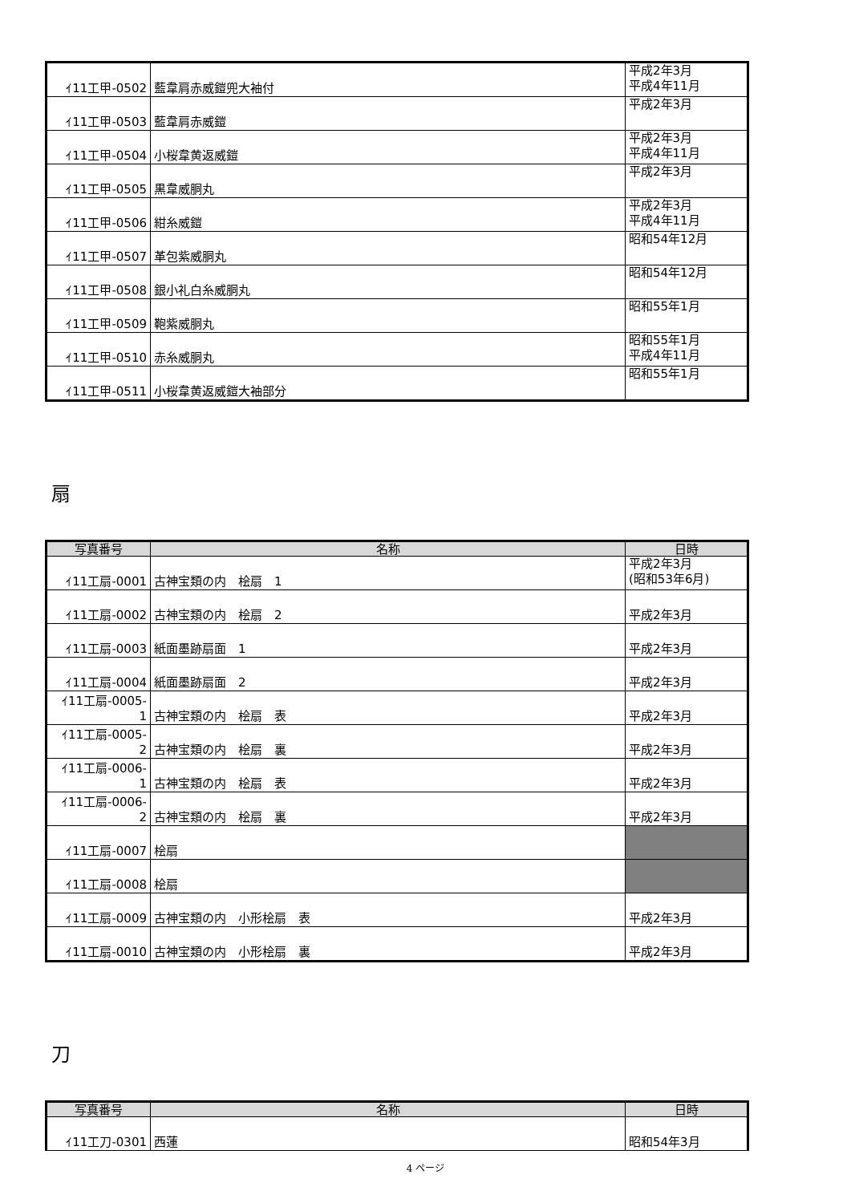| ｲ11工甲-0502 | 藍韋肩赤威鎧兜大袖付 | 平成2年3月 平成4年11月 |
| ｲ11工甲-0503 | 藍韋肩赤威鎧 | 平成2年3月 |
| ｲ11工甲-0504 | 小桜韋黄返威鎧 | 平成2年3月 平成4年11月 |
| ｲ11工甲-0505 | 黒韋威胴丸 | 平成2年3月 |
| ｲ11工甲-0506 | 紺糸威鎧 | 平成2年3月 平成4年11月 |
| ｲ11工甲-0507 | 革包紫威胴丸 | 昭和54年12月 |
| ｲ11工甲-0508 | 銀小礼白糸威胴丸 | 昭和54年12月 |
| ｲ11工甲-0509 | 鞄紫威胴丸 | 昭和55年1月 |
| ｲ11工甲-0510 | 赤糸威胴丸 | 昭和55年1月 平成4年11月 |
| ｲ11工甲-0511 | 小桜韋黄返威鎧大袖部分 | 昭和55年1月 |
扇
| 写真番号 | 名称 | 日時 |
| --- | --- | --- |
| ｲ11工扇-0001 | 古神宝類の内 桧扇 1 | 平成2年3月 (昭和53年6月) |
| ｲ11工扇-0002 | 古神宝類の内 桧扇 2 | 平成2年3月 |
| ｲ11工扇-0003 | 紙面墨跡扇面 1 | 平成2年3月 |
| ｲ11工扇-0004 | 紙面墨跡扇面 2 | 平成2年3月 |
| ｲ11工扇-0005- 1 | 古神宝類の内 桧扇 表 | 平成2年3月 |
| ｲ11工扇-0005- 2 | 古神宝類の内 桧扇 裏 | 平成2年3月 |
| ｲ11工扇-0006- 1 | 古神宝類の内 桧扇 表 | 平成2年3月 |
| ｲ11工扇-0006- 2 | 古神宝類の内 桧扇 裏 | 平成2年3月 |
| ｲ11工扇-0007 | 桧扇 | |
| ｲ11工扇-0008 | 桧扇 | |
| ｲ11工扇-0009 | 古神宝類の内 小形桧扇 表 | 平成2年3月 |
| ｲ11工扇-0010 | 古神宝類の内 小形桧扇 裏 | 平成2年3月 |
刀
| 写真番号 | 名称 | 日時 |
| --- | --- | --- |
| ｲ11工刀-0301 | 西蓮 | 昭和54年3月 |
4 ページ